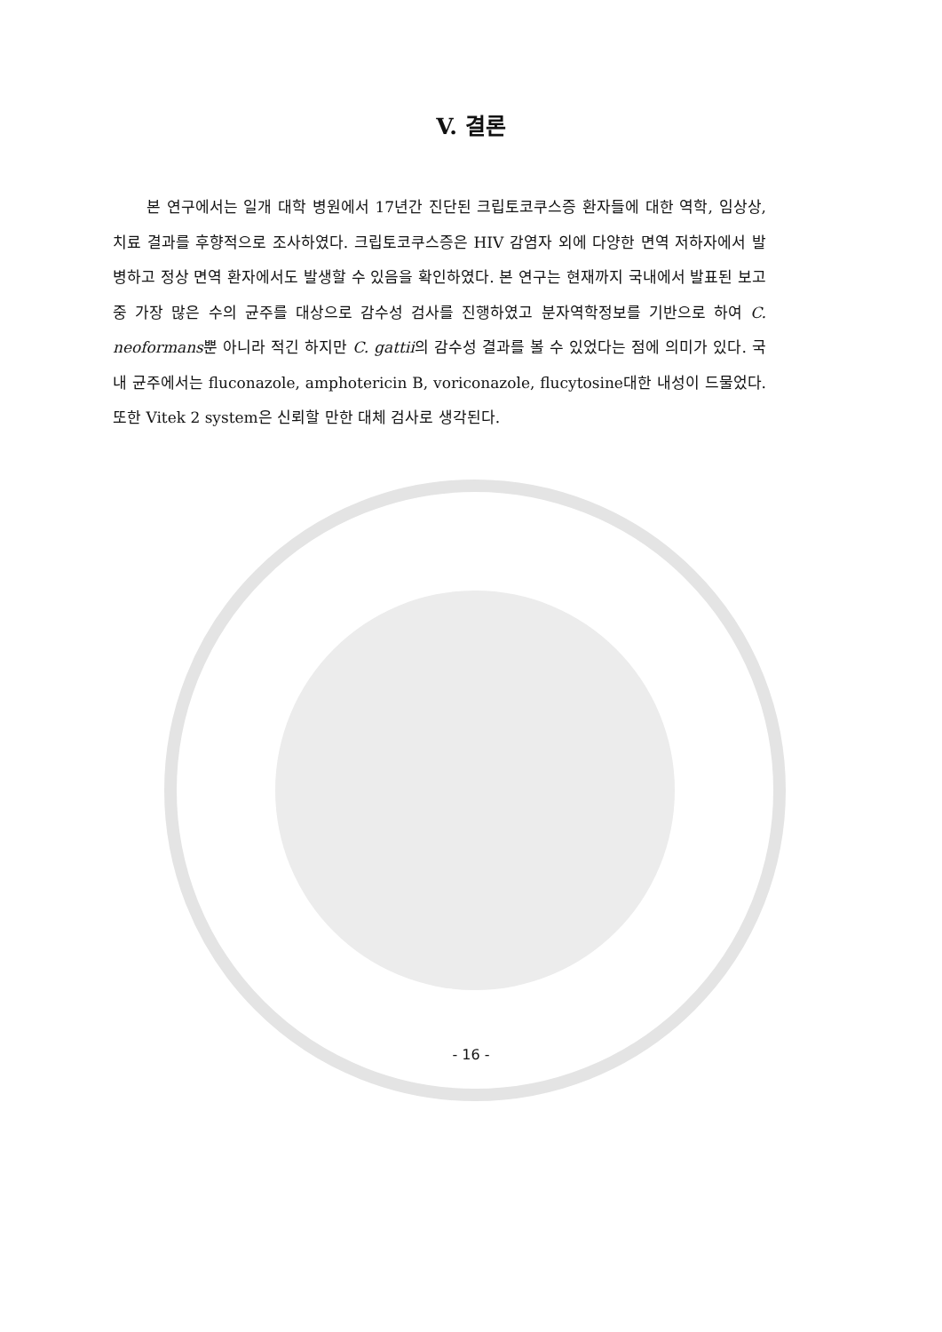V. 결론
본 연구에서는 일개 대학 병원에서 17년간 진단된 크립토코쿠스증 환자들에 대한 역학, 임상상, 치료 결과를 후향적으로 조사하였다. 크립토코쿠스증은 HIV 감염자 외에 다양한 면역 저하자에서 발병하고 정상 면역 환자에서도 발생할 수 있음을 확인하였다. 본 연구는 현재까지 국내에서 발표된 보고 중 가장 많은 수의 균주를 대상으로 감수성 검사를 진행하였고 분자역학정보를 기반으로 하여 C. neoformans뿐 아니라 적긴 하지만 C. gattii의 감수성 결과를 볼 수 있었다는 점에 의미가 있다. 국내 균주에서는 fluconazole, amphotericin B, voriconazole, flucytosine대한 내성이 드물었다. 또한 Vitek 2 system은 신뢰할 만한 대체 검사로 생각된다.
- 16 -